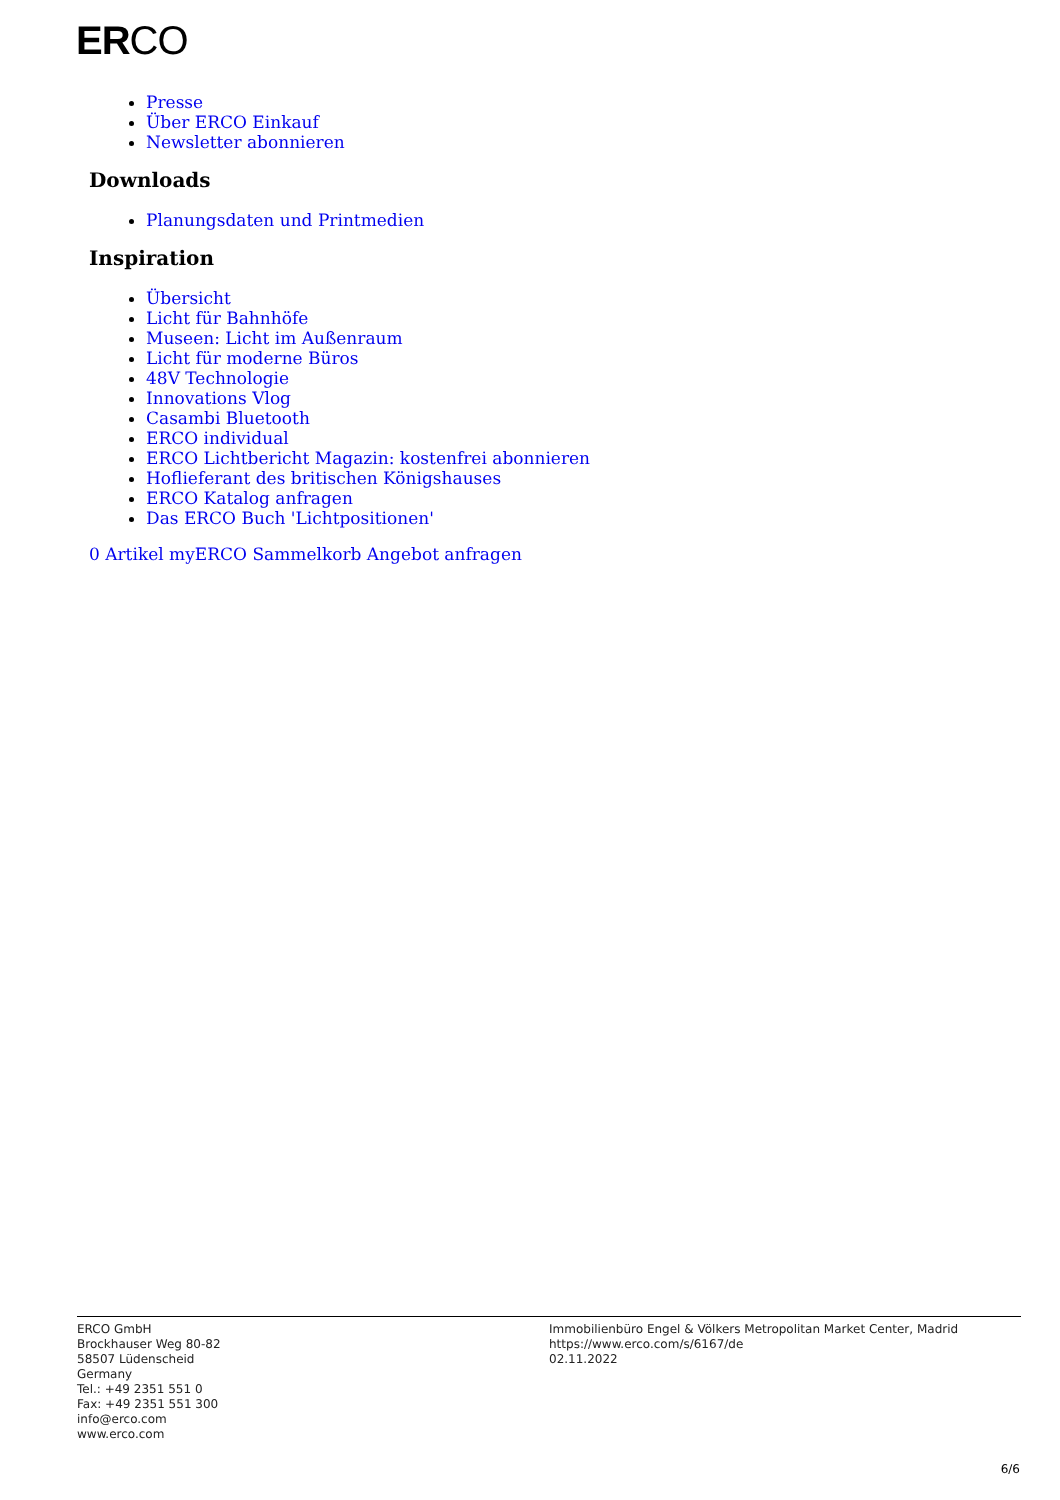ERCO
Presse
Über ERCO Einkauf
Newsletter abonnieren
Downloads
Planungsdaten und Printmedien
Inspiration
Übersicht
Licht für Bahnhöfe
Museen: Licht im Außenraum
Licht für moderne Büros
48V Technologie
Innovations Vlog
Casambi Bluetooth
ERCO individual
ERCO Lichtbericht Magazin: kostenfrei abonnieren
Hoflieferant des britischen Königshauses
ERCO Katalog anfragen
Das ERCO Buch 'Lichtpositionen'
0 Artikel myERCO Sammelkorb Angebot anfragen
ERCO GmbH
Brockhauser Weg 80-82
58507 Lüdenscheid
Germany
Tel.: +49 2351 551 0
Fax: +49 2351 551 300
info@erco.com
www.erco.com
Immobilienbüro Engel & Völkers Metropolitan Market Center, Madrid
https://www.erco.com/s/6167/de
02.11.2022
6/6